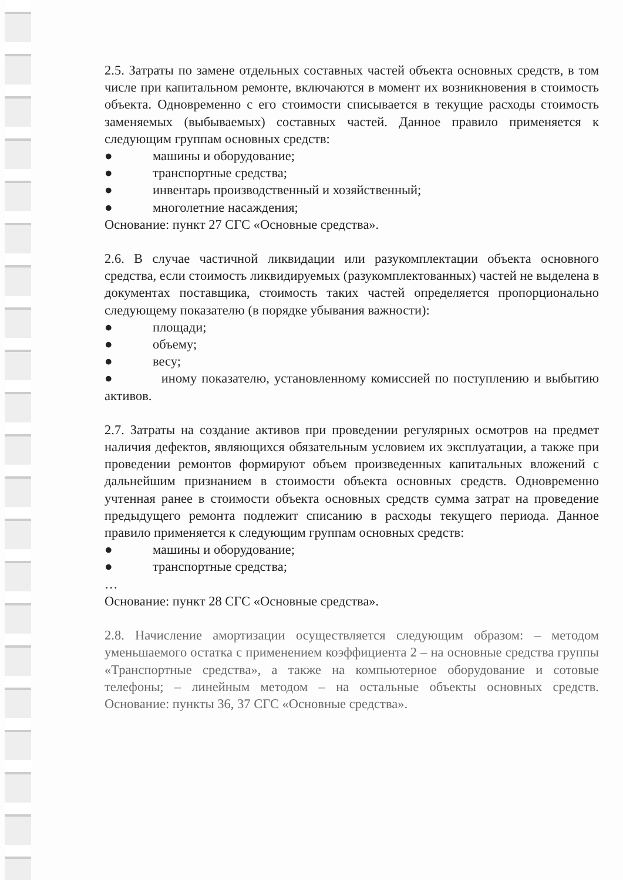2.5. Затраты по замене отдельных составных частей объекта основных средств, в том числе при капитальном ремонте, включаются в момент их возникновения в стоимость объекта. Одновременно с его стоимости списывается в текущие расходы стоимость заменяемых (выбываемых) составных частей. Данное правило применяется к следующим группам основных средств:
● машины и оборудование;
● транспортные средства;
● инвентарь производственный и хозяйственный;
● многолетние насаждения;
Основание: пункт 27 СГС «Основные средства».
2.6. В случае частичной ликвидации или разукомплектации объекта основного средства, если стоимость ликвидируемых (разукомплектованных) частей не выделена в документах поставщика, стоимость таких частей определяется пропорционально следующему показателю (в порядке убывания важности):
● площади;
● объему;
● весу;
● иному показателю, установленному комиссией по поступлению и выбытию активов.
2.7. Затраты на создание активов при проведении регулярных осмотров на предмет наличия дефектов, являющихся обязательным условием их эксплуатации, а также при проведении ремонтов формируют объем произведенных капитальных вложений с дальнейшим признанием в стоимости объекта основных средств. Одновременно учтенная ранее в стоимости объекта основных средств сумма затрат на проведение предыдущего ремонта подлежит списанию в расходы текущего периода. Данное правило применяется к следующим группам основных средств:
● машины и оборудование;
● транспортные средства;
…
Основание: пункт 28 СГС «Основные средства».
2.8. Начисление амортизации осуществляется следующим образом: – методом уменьшаемого остатка с применением коэффициента 2 – на основные средства группы «Транспортные средства», а также на компьютерное оборудование и сотовые телефоны; – линейным методом – на остальные объекты основных средств. Основание: пункты 36, 37 СГС «Основные средства».